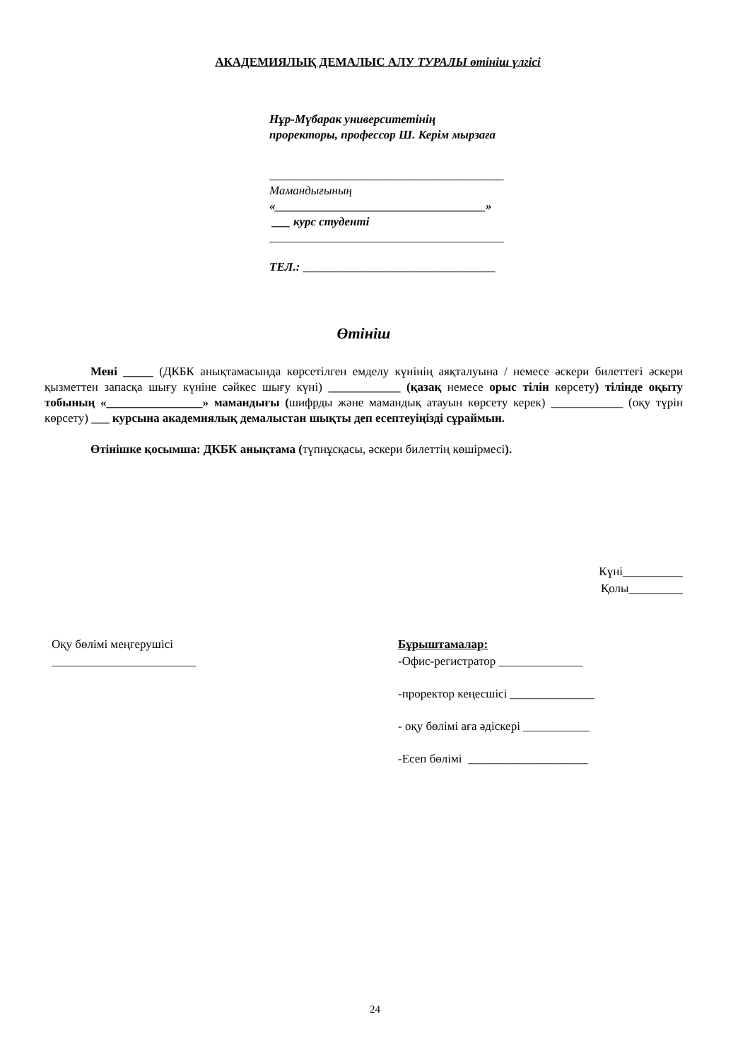АКАДЕМИЯЛЫҚ ДЕМАЛЫС АЛУ ТУРАЛЫ өтініш үлгісі
Нұр-Мүбарак университетінің
проректоры, профессор Ш. Керім мырзаға
_______________________________________
Мамандығының
«___________________________________»
___ курс студенті
_______________________________________
ТЕЛ.: ________________________________
Өтініш
Мені _____ (ДКБК анықтамасында көрсетілген емделу күнінің аяқталуына / немесе әскери билеттегі әскери қызметтен запасқа шығу күніне сәйкес шығу күні) ____________ (қазақ немесе орыс тілін көрсету) тілінде оқыту тобының «________________» мамандығы (шифрды және мамандық атауын көрсету керек) ____________ (оқу түрін көрсету) ___ курсына академиялық демалыстан шықты деп есептеуіңізді сұраймын.
Өтінішке қосымша: ДКБК анықтама (түпнұсқасы, әскери билеттің көшірмесі).
Күні__________
Қолы_________
Оқу бөлімі меңгерушісі
________________________
Бұрыштамалар:
-Офис-регистратор ______________
-проректор кеңесшісі ______________
- оқу бөлімі аға әдіскері ___________
-Есеп бөлімі ____________________
24